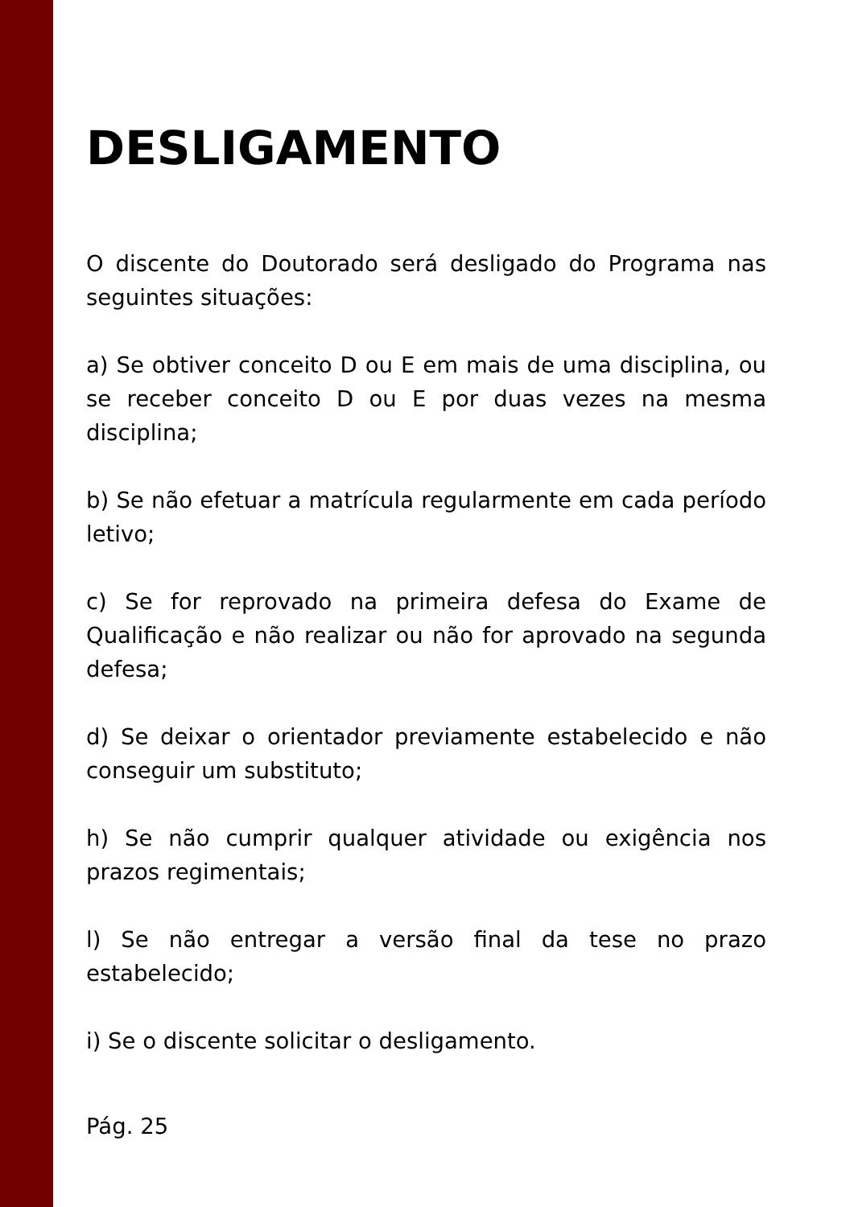DESLIGAMENTO
O discente do Doutorado será desligado do Programa nas seguintes situações:
a) Se obtiver conceito D ou E em mais de uma disciplina, ou se receber conceito D ou E por duas vezes na mesma disciplina;
b) Se não efetuar a matrícula regularmente em cada período letivo;
c) Se for reprovado na primeira defesa do Exame de Qualificação e não realizar ou não for aprovado na segunda defesa;
d) Se deixar o orientador previamente estabelecido e não conseguir um substituto;
h) Se não cumprir qualquer atividade ou exigência nos prazos regimentais;
l) Se não entregar a versão final da tese no prazo estabelecido;
i) Se o discente solicitar o desligamento.
Pág. 25